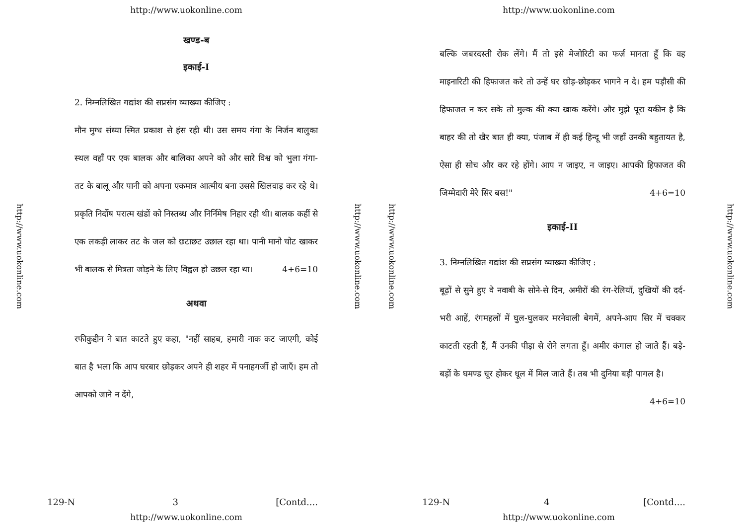http://www.uokonline.com
http://www.uokonline.com
http://www.uokonline.com
खण्ड-ब
इकाई-I
2. निम्नलिखित गद्यांश की सप्रसंग व्याख्या कीजिए :
मौन मुग्ध संध्या स्मित प्रकाश से हंस रही थी। उस समय गंगा के निर्जन बालुका स्थल वहाँ पर एक बालक और बालिका अपने को और सारे विश्व को भुला गंगा-तट के बालू और पानी को अपना एकमात्र आत्मीय बना उससे खिलवाड़ कर रहे थे। प्रकृति निर्दोष परात्म खंडों को निस्तब्ध और निर्निमेष निहार रही थी। बालक कहीं से एक लकड़ी लाकर तट के जल को छटाछट उछाल रहा था। पानी मानो चोट खाकर भी बालक से मित्रता जोड़ने के लिए विह्वल हो उछल रहा था। 4+6=10
अथवा
रफीकुद्दीन ने बात काटते हुए कहा, "नहीं साहब, हमारी नाक कट जाएगी, कोई बात है भला कि आप घरबार छोड़कर अपने ही शहर में पनाहगर्जी हो जाएँ। हम तो आपको जाने न देंगे,
129-N 3 [Contd....
http://www.uokonline.com
http://www.uokonline.com
http://www.uokonline.com
http://www.uokonline.com
बल्कि जबरदस्ती रोक लेंगे। मैं तो इसे मेजोरिटी का फर्ज़ मानता हूँ कि वह माइनारिटी की हिफाजत करे तो उन्हें घर छोड़-छोड़कर भागने न दे। हम पड़ौसी की हिफाजत न कर सके तो मुल्क की क्या खाक करेंगे। और मुझे पूरा यकीन है कि बाहर की तो खैर बात ही क्या, पंजाब में ही कई हिन्दू भी जहाँ उनकी बहुतायत है, ऐसा ही सोच और कर रहे होंगे। आप न जाइए, न जाइए। आपकी हिफाजत की जिम्मेदारी मेरे सिर बस!" 4+6=10
इकाई-II
3. निम्नलिखित गद्यांश की सप्रसंग व्याख्या कीजिए :
बूढ़ों से सुने हुए वे नवाबी के सोने-से दिन, अमीरों की रंग-रेलियाँ, दुखियों की दर्द-भरी आहें, रंगमहलों में घुल-घुलकर मरनेवाली बेगमें, अपने-आप सिर में चक्कर काटती रहती हैं, मैं उनकी पीड़ा से रोने लगता हूँ। अमीर कंगाल हो जाते हैं। बड़े-बड़ों के घमण्ड चूर होकर धूल में मिल जाते हैं। तब भी दुनिया बड़ी पागल है। 4+6=10
129-N 4 [Contd....
http://www.uokonline.com